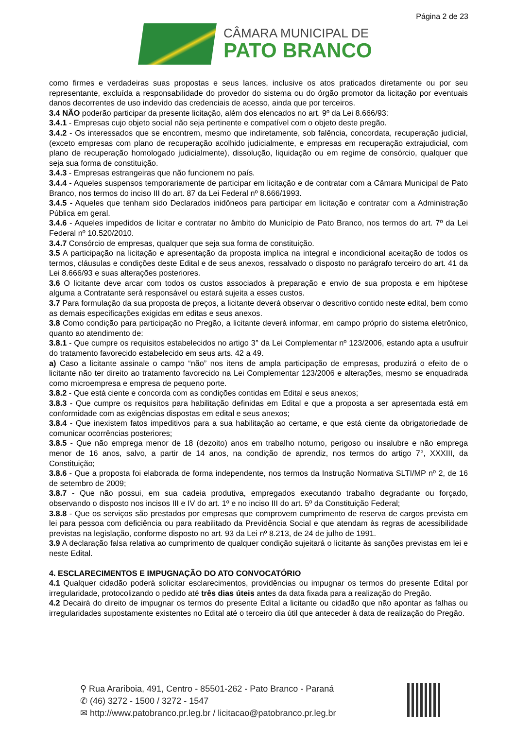Página 2 de 23
CÂMARA MUNICIPAL DE
PATO BRANCO
como firmes e verdadeiras suas propostas e seus lances, inclusive os atos praticados diretamente ou por seu representante, excluída a responsabilidade do provedor do sistema ou do órgão promotor da licitação por eventuais danos decorrentes de uso indevido das credenciais de acesso, ainda que por terceiros.
3.4 NÃO poderão participar da presente licitação, além dos elencados no art. 9º da Lei 8.666/93:
3.4.1 - Empresas cujo objeto social não seja pertinente e compatível com o objeto deste pregão.
3.4.2 - Os interessados que se encontrem, mesmo que indiretamente, sob falência, concordata, recuperação judicial, (exceto empresas com plano de recuperação acolhido judicialmente, e empresas em recuperação extrajudicial, com plano de recuperação homologado judicialmente), dissolução, liquidação ou em regime de consórcio, qualquer que seja sua forma de constituição.
3.4.3 - Empresas estrangeiras que não funcionem no país.
3.4.4 - Aqueles suspensos temporariamente de participar em licitação e de contratar com a Câmara Municipal de Pato Branco, nos termos do inciso III do art. 87 da Lei Federal nº 8.666/1993.
3.4.5 - Aqueles que tenham sido Declarados inidôneos para participar em licitação e contratar com a Administração Pública em geral.
3.4.6 - Aqueles impedidos de licitar e contratar no âmbito do Município de Pato Branco, nos termos do art. 7º da Lei Federal nº 10.520/2010.
3.4.7 Consórcio de empresas, qualquer que seja sua forma de constituição.
3.5 A participação na licitação e apresentação da proposta implica na integral e incondicional aceitação de todos os termos, cláusulas e condições deste Edital e de seus anexos, ressalvado o disposto no parágrafo terceiro do art. 41 da Lei 8.666/93 e suas alterações posteriores.
3.6 O licitante deve arcar com todos os custos associados à preparação e envio de sua proposta e em hipótese alguma a Contratante será responsável ou estará sujeita a esses custos.
3.7 Para formulação da sua proposta de preços, a licitante deverá observar o descritivo contido neste edital, bem como as demais especificações exigidas em editas e seus anexos.
3.8 Como condição para participação no Pregão, a licitante deverá informar, em campo próprio do sistema eletrônico, quanto ao atendimento de:
3.8.1 - Que cumpre os requisitos estabelecidos no artigo 3° da Lei Complementar nº 123/2006, estando apta a usufruir do tratamento favorecido estabelecido em seus arts. 42 a 49.
a) Caso a licitante assinale o campo “não” nos itens de ampla participação de empresas, produzirá o efeito de o licitante não ter direito ao tratamento favorecido na Lei Complementar 123/2006 e alterações, mesmo se enquadrada como microempresa e empresa de pequeno porte.
3.8.2 - Que está ciente e concorda com as condições contidas em Edital e seus anexos;
3.8.3 - Que cumpre os requisitos para habilitação definidas em Edital e que a proposta a ser apresentada está em conformidade com as exigências dispostas em edital e seus anexos;
3.8.4 - Que inexistem fatos impeditivos para a sua habilitação ao certame, e que está ciente da obrigatoriedade de comunicar ocorrências posteriores;
3.8.5 - Que não emprega menor de 18 (dezoito) anos em trabalho noturno, perigoso ou insalubre e não emprega menor de 16 anos, salvo, a partir de 14 anos, na condição de aprendiz, nos termos do artigo 7°, XXXIII, da Constituição;
3.8.6 - Que a proposta foi elaborada de forma independente, nos termos da Instrução Normativa SLTI/MP nº 2, de 16 de setembro de 2009;
3.8.7 - Que não possui, em sua cadeia produtiva, empregados executando trabalho degradante ou forçado, observando o disposto nos incisos III e IV do art. 1º e no inciso III do art. 5º da Constituição Federal;
3.8.8 - Que os serviços são prestados por empresas que comprovem cumprimento de reserva de cargos prevista em lei para pessoa com deficiência ou para reabilitado da Previdência Social e que atendam às regras de acessibilidade previstas na legislação, conforme disposto no art. 93 da Lei nº 8.213, de 24 de julho de 1991.
3.9 A declaração falsa relativa ao cumprimento de qualquer condição sujeitará o licitante às sanções previstas em lei e neste Edital.
4. ESCLARECIMENTOS E IMPUGNAÇÃO DO ATO CONVOCATÓRIO
4.1 Qualquer cidadão poderá solicitar esclarecimentos, providências ou impugnar os termos do presente Edital por irregularidade, protocolizando o pedido até três dias úteis antes da data fixada para a realização do Pregão.
4.2 Decairá do direito de impugnar os termos do presente Edital a licitante ou cidadão que não apontar as falhas ou irregularidades supostamente existentes no Edital até o terceiro dia útil que anteceder à data de realização do Pregão.
⚲ Rua Arariboia, 491, Centro - 85501-262 - Pato Branco - Paraná
✆ (46) 3272 - 1500 / 3272 - 1547
✉ http://www.patobranco.pr.leg.br / licitacao@patobranco.pr.leg.br